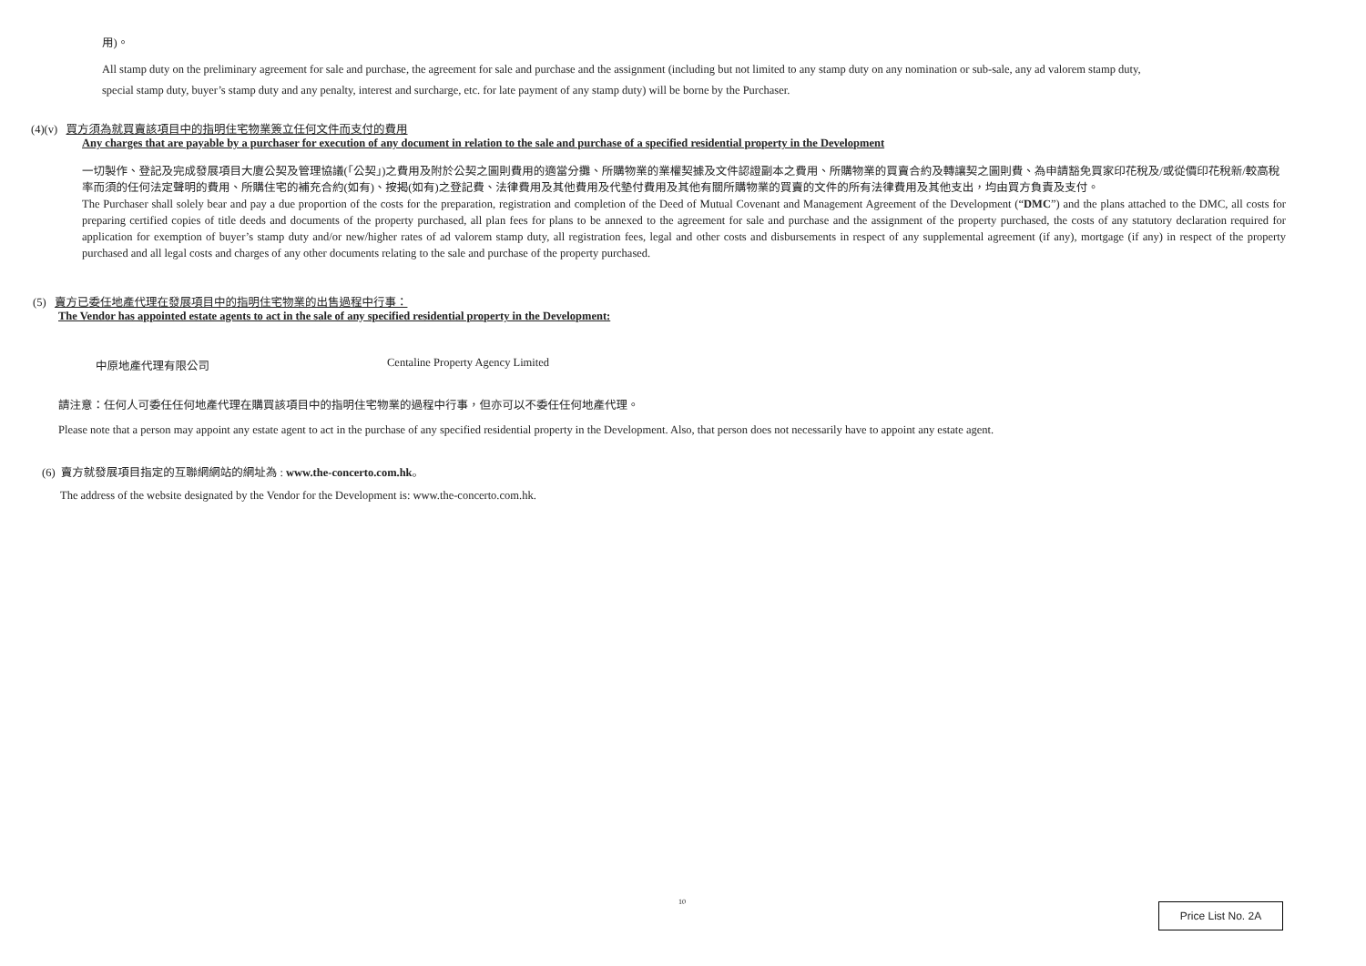用)。
All stamp duty on the preliminary agreement for sale and purchase, the agreement for sale and purchase and the assignment (including but not limited to any stamp duty on any nomination or sub-sale, any ad valorem stamp duty,
special stamp duty, buyer’s stamp duty and any penalty, interest and surcharge, etc. for late payment of any stamp duty) will be borne by the Purchaser.
(4)(v) 買方須為就買賣該項目中的指明住宅物業簽立任何文件而支付的費用
Any charges that are payable by a purchaser for execution of any document in relation to the sale and purchase of a specified residential property in the Development
一切製作、登記及完成發展項目大廈公契及管理協議(「公契」)之費用及附於公契之圖則費用的適當分攤、所購物業的業權契據及文件認證副本之費用、所購物業的買賣合約及轉讓契之圖則費、為申請豁免買家印花稅及/或從價印花稅新/較高稅率而須的任何法定聲明的費用、所購住宅的補充合約(如有)、按揭(如有)之登記費、法律費用及其他費用及代墊付費用及其他有關所購物業的買賣的文件的所有法律費用及其他支出，均由買方負責及支付。
The Purchaser shall solely bear and pay a due proportion of the costs for the preparation, registration and completion of the Deed of Mutual Covenant and Management Agreement of the Development (“DMC”) and the plans attached to the DMC, all costs for preparing certified copies of title deeds and documents of the property purchased, all plan fees for plans to be annexed to the agreement for sale and purchase and the assignment of the property purchased, the costs of any statutory declaration required for application for exemption of buyer’s stamp duty and/or new/higher rates of ad valorem stamp duty, all registration fees, legal and other costs and disbursements in respect of any supplemental agreement (if any), mortgage (if any) in respect of the property purchased and all legal costs and charges of any other documents relating to the sale and purchase of the property purchased.
(5) 賣方已委任地產代理在發展項目中的指明住宅物業的出售過程中行事：
The Vendor has appointed estate agents to act in the sale of any specified residential property in the Development:
中原地產代理有限公司 Centaline Property Agency Limited
請注意：任何人可委任任何地產代理在購買該項目中的指明住宅物業的過程中行事，但亦可以不委任任何地產代理。
Please note that a person may appoint any estate agent to act in the purchase of any specified residential property in the Development. Also, that person does not necessarily have to appoint any estate agent.
(6) 賣方就發展項目指定的互聯網網站的網址為 : www.the-concerto.com.hk。
The address of the website designated by the Vendor for the Development is: www.the-concerto.com.hk.
10 Price List No. 2A